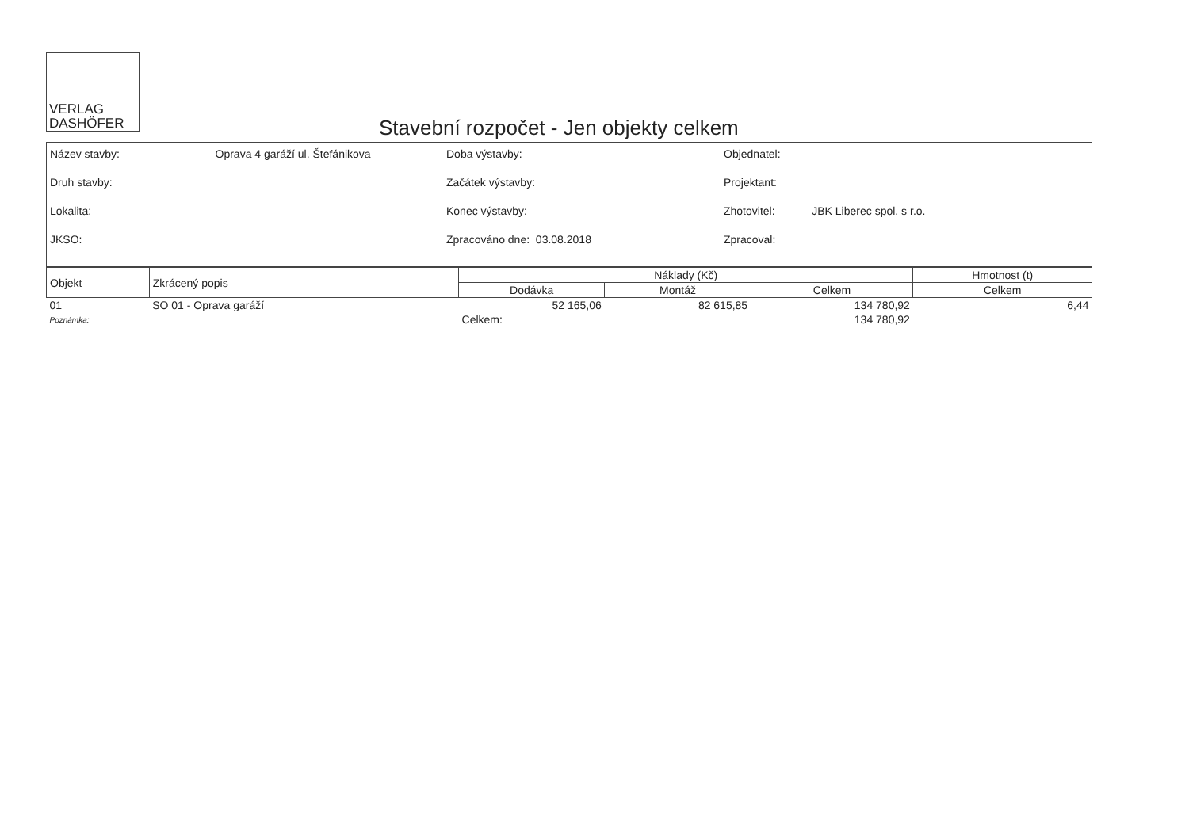VERLAG
DASHÖFER
Stavební rozpočet - Jen objekty celkem
Název stavby: Oprava 4 garáží ul. Štefánikova
Druh stavby:
Lokalita:
JKSO:
Doba výstavby:
Začátek výstavby:
Konec výstavby:
Zpracováno dne: 03.08.2018
Objednatel:
Projektant:
Zhotovitel: JBK Liberec spol. s r.o.
Zpracoval:
| Objekt | Zkrácený popis | Náklady (Kč) | | | Hmotnost (t) |
| --- | --- | --- | --- | --- | --- |
| | | Dodávka | Montáž | Celkem | Celkem |
| 01 | SO 01 - Oprava garáží | 52 165,06 | 82 615,85 | 134 780,92 | 6,44 |
| Poznámka: | | Celkem: | | 134 780,92 | |